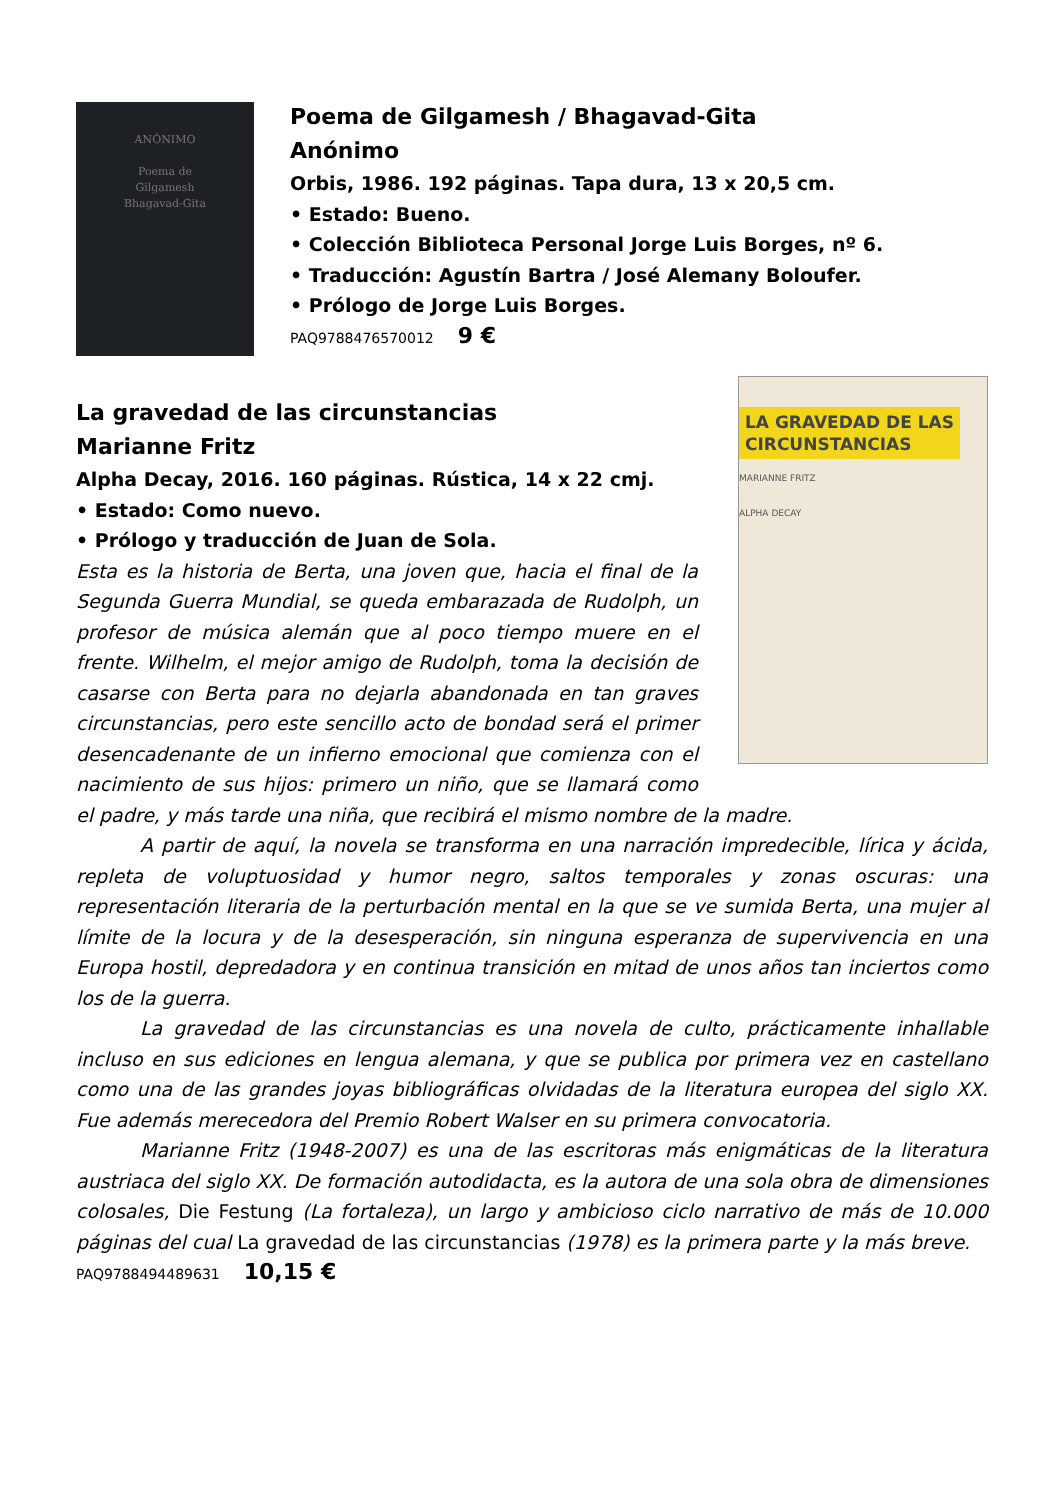ANÓNIMO
Poema de
Gilgamesh
Bhagavad-Gita
Poema de Gilgamesh / Bhagavad-Gita
Anónimo
Orbis, 1986. 192 páginas. Tapa dura, 13 x 20,5 cm.
• Estado: Bueno.
• Colección Biblioteca Personal Jorge Luis Borges, nº 6.
• Traducción: Agustín Bartra / José Alemany Boloufer.
• Prólogo de Jorge Luis Borges.
PAQ9788476570012 9 €
LA GRAVEDAD DE LAS
CIRCUNSTANCIAS
MARIANNE FRITZ
ALPHA DECAY
La gravedad de las circunstancias
Marianne Fritz
Alpha Decay, 2016. 160 páginas. Rústica, 14 x 22 cmj.
• Estado: Como nuevo.
• Prólogo y traducción de Juan de Sola.
Esta es la historia de Berta, una joven que, hacia el final de la Segunda Guerra Mundial, se queda embarazada de Rudolph, un profesor de música alemán que al poco tiempo muere en el frente. Wilhelm, el mejor amigo de Rudolph, toma la decisión de casarse con Berta para no dejarla abandonada en tan graves circunstancias, pero este sencillo acto de bondad será el primer desencadenante de un infierno emocional que comienza con el nacimiento de sus hijos: primero un niño, que se llamará como el padre, y más tarde una niña, que recibirá el mismo nombre de la madre.
A partir de aquí, la novela se transforma en una narración impredecible, lírica y ácida, repleta de voluptuosidad y humor negro, saltos temporales y zonas oscuras: una representación literaria de la perturbación mental en la que se ve sumida Berta, una mujer al límite de la locura y de la desesperación, sin ninguna esperanza de supervivencia en una Europa hostil, depredadora y en continua transición en mitad de unos años tan inciertos como los de la guerra.
La gravedad de las circunstancias es una novela de culto, prácticamente inhallable incluso en sus ediciones en lengua alemana, y que se publica por primera vez en castellano como una de las grandes joyas bibliográficas olvidadas de la literatura europea del siglo XX. Fue además merecedora del Premio Robert Walser en su primera convocatoria.
Marianne Fritz (1948-2007) es una de las escritoras más enigmáticas de la literatura austriaca del siglo XX. De formación autodidacta, es la autora de una sola obra de dimensiones colosales, Die Festung (La fortaleza), un largo y ambicioso ciclo narrativo de más de 10.000 páginas del cual La gravedad de las circunstancias (1978) es la primera parte y la más breve.
PAQ9788494489631 10,15 €